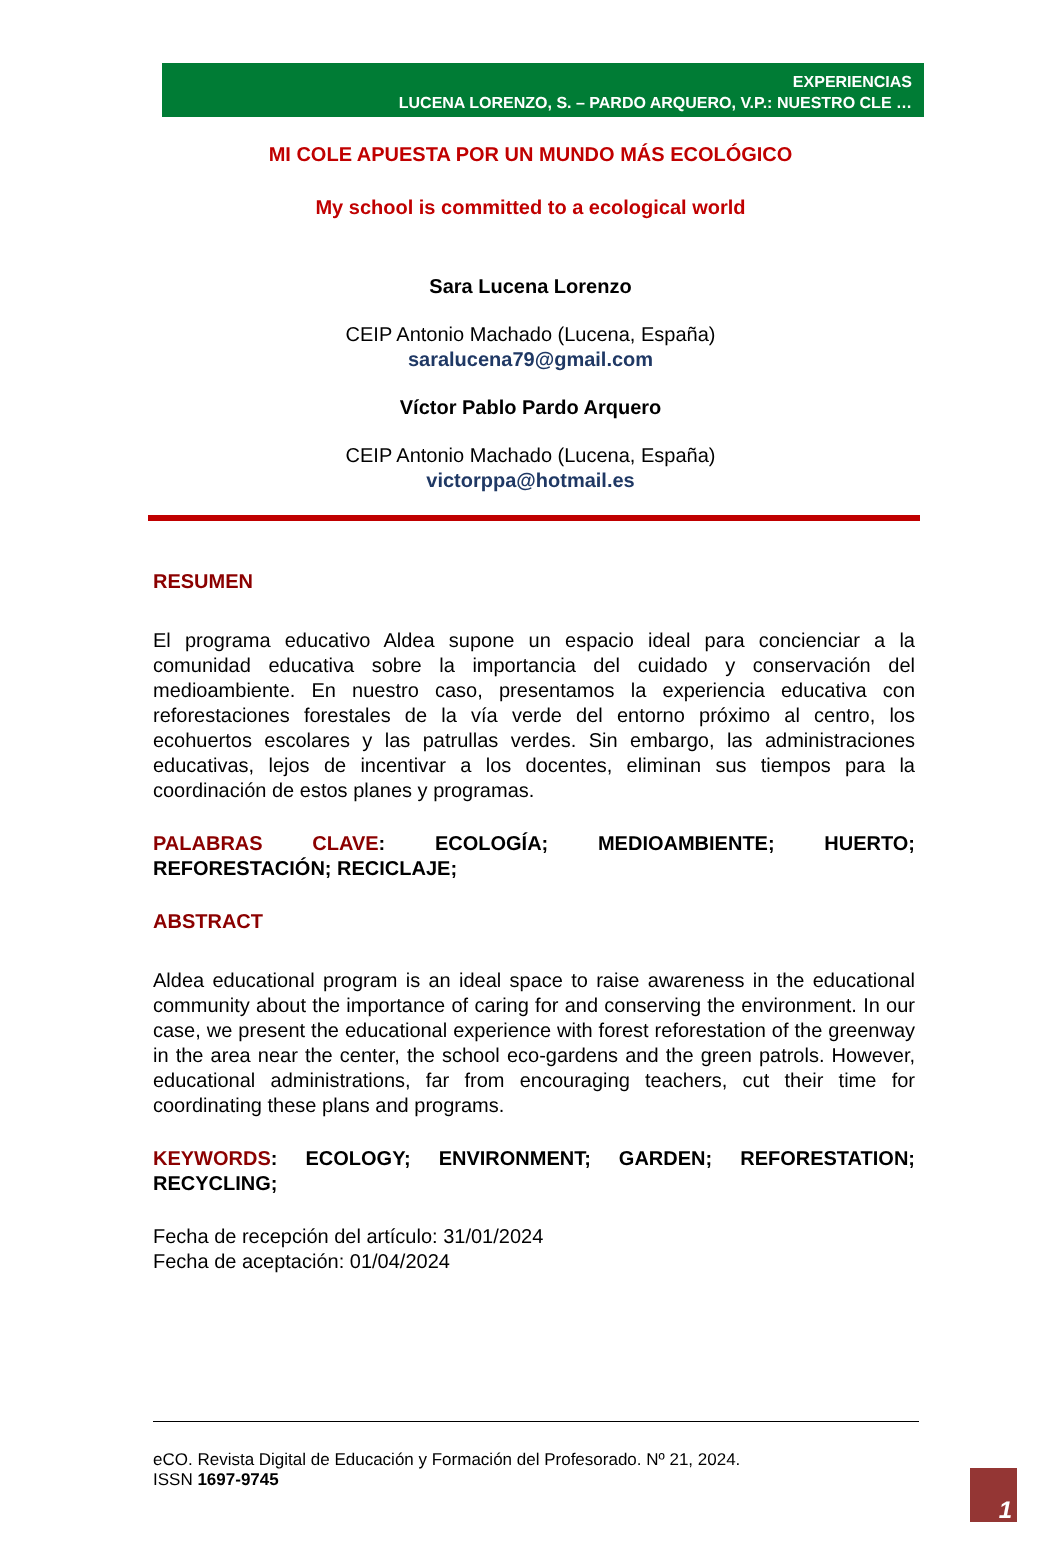EXPERIENCIAS
LUCENA LORENZO, S. – PARDO ARQUERO, V.P.: NUESTRO CLE …
MI COLE APUESTA POR UN MUNDO MÁS ECOLÓGICO
My school is committed to a ecological world
Sara Lucena Lorenzo
CEIP Antonio Machado (Lucena, España)
saralucena79@gmail.com
Víctor Pablo Pardo Arquero
CEIP Antonio Machado (Lucena, España)
victorppa@hotmail.es
RESUMEN
El programa educativo Aldea supone un espacio ideal para concienciar a la comunidad educativa sobre la importancia del cuidado y conservación del medioambiente. En nuestro caso, presentamos la experiencia educativa con reforestaciones forestales de la vía verde del entorno próximo al centro, los ecohuertos escolares y las patrullas verdes. Sin embargo, las administraciones educativas, lejos de incentivar a los docentes, eliminan sus tiempos para la coordinación de estos planes y programas.
PALABRAS CLAVE: ECOLOGÍA; MEDIOAMBIENTE; HUERTO; REFORESTACIÓN; RECICLAJE;
ABSTRACT
Aldea educational program is an ideal space to raise awareness in the educational community about the importance of caring for and conserving the environment. In our case, we present the educational experience with forest reforestation of the greenway in the area near the center, the school eco-gardens and the green patrols. However, educational administrations, far from encouraging teachers, cut their time for coordinating these plans and programs.
KEYWORDS: ECOLOGY; ENVIRONMENT; GARDEN; REFORESTATION; RECYCLING;
Fecha de recepción del artículo: 31/01/2024
Fecha de aceptación: 01/04/2024
eCO. Revista Digital de Educación y Formación del Profesorado. Nº 21, 2024.
ISSN 1697-9745
1